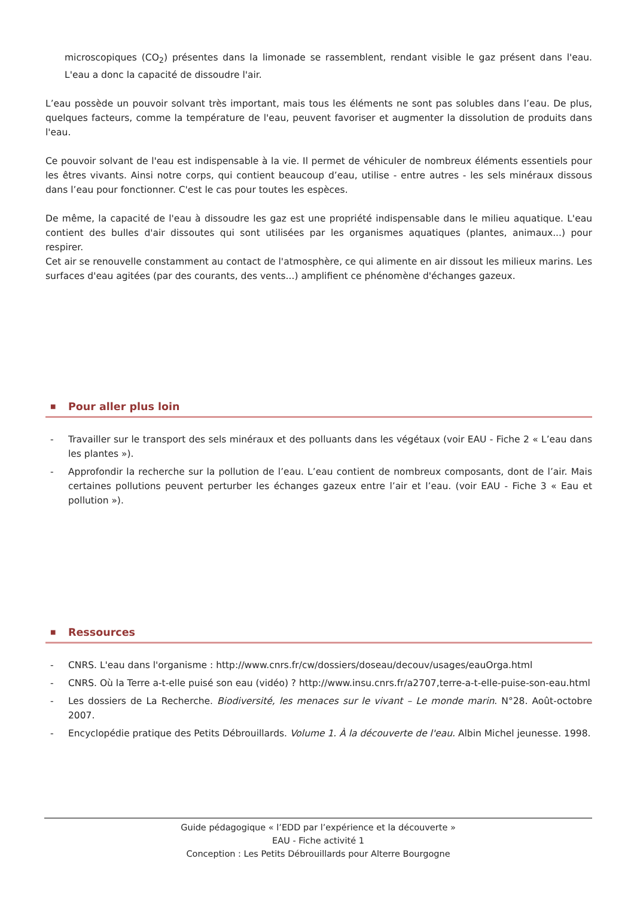microscopiques (CO<sub>2</sub>) présentes dans la limonade se rassemblent, rendant visible le gaz présent dans l'eau. L'eau a donc la capacité de dissoudre l'air.
L’eau possède un pouvoir solvant très important, mais tous les éléments ne sont pas solubles dans l’eau. De plus, quelques facteurs, comme la température de l'eau, peuvent favoriser et augmenter la dissolution de produits dans l'eau.
Ce pouvoir solvant de l'eau est indispensable à la vie. Il permet de véhiculer de nombreux éléments essentiels pour les êtres vivants. Ainsi notre corps, qui contient beaucoup d’eau, utilise - entre autres - les sels minéraux dissous dans l’eau pour fonctionner. C'est le cas pour toutes les espèces.
De même, la capacité de l'eau à dissoudre les gaz est une propriété indispensable dans le milieu aquatique. L'eau contient des bulles d'air dissoutes qui sont utilisées par les organismes aquatiques (plantes, animaux...) pour respirer.
Cet air se renouvelle constamment au contact de l'atmosphère, ce qui alimente en air dissout les milieux marins. Les surfaces d'eau agitées (par des courants, des vents...) amplifient ce phénomène d'échanges gazeux.
■ Pour aller plus loin
- Travailler sur le transport des sels minéraux et des polluants dans les végétaux (voir EAU - Fiche 2 « L’eau dans les plantes »).
- Approfondir la recherche sur la pollution de l’eau. L’eau contient de nombreux composants, dont de l’air. Mais certaines pollutions peuvent perturber les échanges gazeux entre l’air et l’eau. (voir EAU - Fiche 3 « Eau et pollution »).
■ Ressources
- CNRS. L'eau dans l'organisme : http://www.cnrs.fr/cw/dossiers/doseau/decouv/usages/eauOrga.html
- CNRS. Où la Terre a-t-elle puisé son eau (vidéo) ? http://www.insu.cnrs.fr/a2707,terre-a-t-elle-puise-son-eau.html
- Les dossiers de La Recherche. Biodiversité, les menaces sur le vivant – Le monde marin. N°28. Août-octobre 2007.
- Encyclopédie pratique des Petits Débrouillards. Volume 1. À la découverte de l'eau. Albin Michel jeunesse. 1998.
Guide pédagogique « l’EDD par l’expérience et la découverte »
EAU - Fiche activité 1
Conception : Les Petits Débrouillards pour Alterre Bourgogne